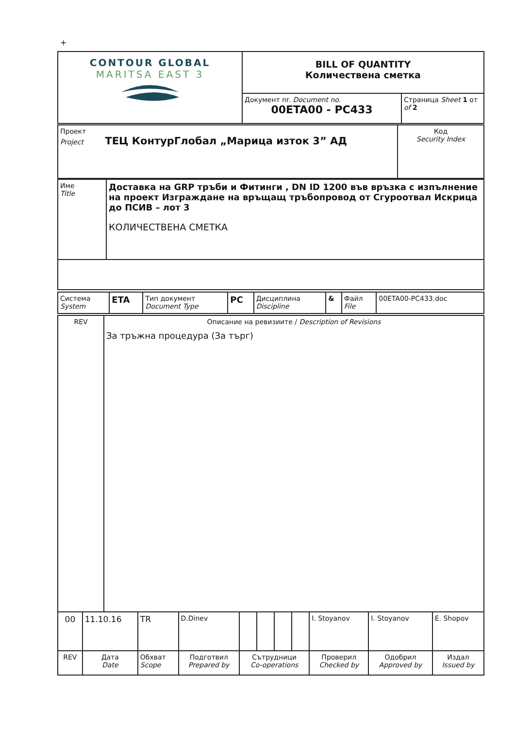+
| CONTOUR GLOBAL MARITSA EAST 3 | BILL OF QUANTITY Количествена сметка | |
| | Документ nr. Document no. 00ETA00 - PC433 | Страница Sheet 1 от of 2 |
| Проект Project ТЕЦ КонтурГлобал „Марица изток 3” АД | Код Security Index |
| Име Title | Доставка на GRP тръби и Фитинги , DN ID 1200 във връзка с изпълнение на проект Изграждане на връщащ тръбопровод от Сгуроотвал Искрица до ПСИВ – лот 3 КОЛИЧЕСТВЕНА СМЕТКА |
| Система System | ETA | Тип документ Document Type | PC | Дисциплина Discipline | & | Файл File | 00ETA00-PC433.doc |
| REV | Описание на ревизиите / Description of Revisions За тръжна процедура (За търг) |
| 00 | 11.10.16 | TR | D.Dinev | | | | | I. Stoyanov | I. Stoyanov | E. Shopov |
| REV | Дата Date | Обхват Scope | Подготвил Prepared by | Сътрудници Co-operations | | | | Проверил Checked by | Одобрил Approved by | Издал Issued by |